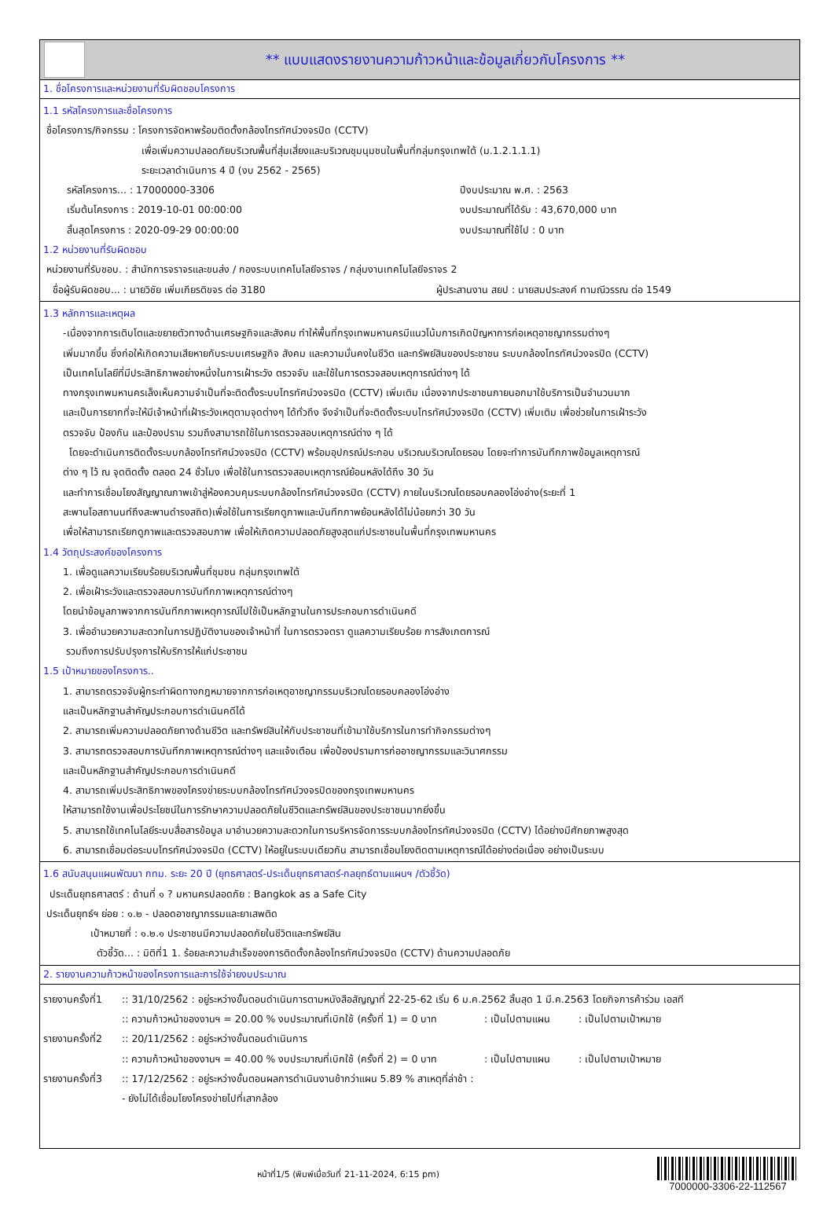** แบบแสดงรายงานความก้าวหน้าและข้อมูลเกี่ยวกับโครงการ **
1. ชื่อโครงการและหน่วยงานที่รับผิดชอบโครงการ
1.1 รหัสโครงการและชื่อโครงการ
ชื่อโครงการ/กิจกรรม : โครงการจัดหาพร้อมติดตั้งกล้องโทรทัศน์วงจรปิด (CCTV)
เพื่อเพิ่มความปลอดภัยบริเวณพื้นที่สุ่มเสี่ยงและบริเวณชุมนุมชนในพื้นที่กลุ่มกรุงเทพใต้ (ม.1.2.1.1.1)
ระยะเวลาดำเนินการ 4 ปี (งบ 2562 - 2565)
รหัสโครงการ... : 17000000-3306 ปีงบประมาณ พ.ศ. : 2563
เริ่มต้นโครงการ : 2019-10-01 00:00:00 งบประมาณที่ได้รับ : 43,670,000 บาท
สิ้นสุดโครงการ : 2020-09-29 00:00:00 งบประมาณที่ใช้ไป : 0 บาท
1.2 หน่วยงานที่รับผิดชอบ
หน่วยงานที่รับชอบ. : สำนักการจราจรและขนส่ง / กองระบบเทคโนโลยีจราจร / กลุ่มงานเทคโนโลยีจราจร 2
ชื่อผู้รับผิดชอบ... : นายวิชัย เพิ่มเกียรติขจร ต่อ 3180 ผู้ประสานงาน สยป : นายสมประสงค์ ทามณีวรรณ ต่อ 1549
1.3 หลักการและเหตุผล
-เนื่องจากการเติบโตและขยายตัวทางด้านเศรษฐกิจและสังคม ทำให้พื้นที่กรุงเทพมหานครมีแนวโน้มการเกิดปัญหาการก่อเหตุอาชญากรรมต่างๆ
เพิ่มมากขึ้น ซึ่งก่อให้เกิดความเสียหายกับระบบเศรษฐกิจ สังคม และความมั่นคงในชีวิต และทรัพย์สินของประชาชน ระบบกล้องโทรทัศน์วงจรปิด (CCTV)
เป็นเทคโนโลยีที่มีประสิทธิภาพอย่างหนึ่งในการเฝ้าระวัง ตรวจจับ และใช้ในการตรวจสอบเหตุการณ์ต่างๆ ได้
ทางกรุงเทพมหานครเล็งเห็นความจำเป็นที่จะติดตั้งระบบโทรทัศน์วงจรปิด (CCTV) เพิ่มเติม เนื่องจากประชาชนภายนอกมาใช้บริการเป็นจำนวนมาก
และเป็นการยากที่จะให้มีเจ้าหน้าที่เฝ้าระวังเหตุตามจุดต่างๆ ได้ทั่วถึง จึงจำเป็นที่จะติดตั้งระบบโทรทัศน์วงจรปิด (CCTV) เพิ่มเติม เพื่อช่วยในการเฝ้าระวัง
ตรวจจับ ป้องกัน และป้องปราม รวมถึงสามารถใช้ในการตรวจสอบเหตุการณ์ต่าง ๆ ได้
โดยจะดำเนินการติดตั้งระบบกล้องโทรทัศน์วงจรปิด (CCTV) พร้อมอุปกรณ์ประกอบ บริเวณบริเวณโดยรอบ โดยจะทำการบันทึกภาพข้อมูลเหตุการณ์
ต่าง ๆ ไว้ ณ จุดติดตั้ง ตลอด 24 ชั่วโมง เพื่อใช้ในการตรวจสอบเหตุการณ์ย้อนหลังได้ถึง 30 วัน
และทำการเชื่อมโยงสัญญาณภาพเข้าสู่ห้องควบคุมระบบกล้องโทรทัศน์วงจรปิด (CCTV) ภายในบริเวณโดยรอบคลองโอ่งอ่าง(ระยะที่ 1
สะพานโอสถานนท์ถึงสะพานดำรงสถิต)เพื่อใช้ในการเรียกดูภาพและบันทึกภาพย้อนหลังได้ไม่น้อยกว่า 30 วัน
เพื่อให้สามารถเรียกดูภาพและตรวจสอบภาพ เพื่อให้เกิดความปลอดภัยสูงสุดแก่ประชาชนในพื้นที่กรุงเทพมหานคร
1.4 วัตถุประสงค์ของโครงการ
1. เพื่อดูแลความเรียบร้อยบริเวณพื้นที่ชุมชน กลุ่มกรุงเทพใต้
2. เพื่อเฝ้าระวังและตรวจสอบการบันทึกภาพเหตุการณ์ต่างๆ
โดยนำข้อมูลภาพจากการบันทึกภาพเหตุการณ์ไปใช้เป็นหลักฐานในการประกอบการดำเนินคดี
3. เพื่ออำนวยความสะดวกในการปฏิบัติงานของเจ้าหน้าที่ ในการตรวจตรา ดูแลความเรียบร้อย การสังเกตการณ์
รวมถึงการปรับปรุงการให้บริการให้แก่ประชาชน
1.5 เป้าหมายของโครงการ..
1. สามารถตรวจจับผู้กระทำผิดทางกฎหมายจากการก่อเหตุอาชญากรรมบริเวณโดยรอบคลองโอ่งอ่าง
และเป็นหลักฐานสำคัญประกอบการดำเนินคดีได้
2. สามารถเพิ่มความปลอดภัยทางด้านชีวิต และทรัพย์สินให้กับประชาชนที่เข้ามาใช้บริการในการทำกิจกรรมต่างๆ
3. สามารถตรวจสอบการบันทึกภาพเหตุการณ์ต่างๆ และแจ้งเตือน เพื่อป้องปรามการก่ออาชญากรรมและวินาศกรรม
และเป็นหลักฐานสำคัญประกอบการดำเนินคดี
4. สามารถเพิ่มประสิทธิภาพของโครงข่ายระบบกล้องโทรทัศน์วงจรปิดของกรุงเทพมหานคร
ให้สามารถใช้งานเพื่อประโยชน์ในการรักษาความปลอดภัยในชีวิตและทรัพย์สินของประชาชนมากยิ่งขึ้น
5. สามารถใช้เทคโนโลยีระบบสื่อสารข้อมูล มาอำนวยความสะดวกในการบริหารจัดการระบบกล้องโทรทัศน์วงจรปิด (CCTV) ได้อย่างมีศักยภาพสูงสุด
6. สามารถเชื่อมต่อระบบโทรทัศน์วงจรปิด (CCTV) ให้อยู่ในระบบเดียวกัน สามารถเชื่อมโยงติดตามเหตุการณ์ได้อย่างต่อเนื่อง อย่างเป็นระบบ
1.6 สนับสนุนแผนพัฒนา กทม. ระยะ 20 ปี (ยุทธศาสตร์-ประเด็นยุทธศาสตร์-กลยุทธ์ตามแผนฯ /ตัวชี้วัด)
ประเด็นยุทธศาสตร์ : ด้านที่ ๑ ? มหานครปลอดภัย : Bangkok as a Safe City
ประเด็นยุทธ์ฯ ย่อย : ๑.๒ - ปลอดอาชญากรรมและยาเสพติด
เป้าหมายที่ : ๑.๒.๑ ประชาชนมีความปลอดภัยในชีวิตและทรัพย์สิน
ตัวชี้วัด... : มิติที่1 1. ร้อยละความสำเร็จของการติดตั้งกล้องโทรทัศน์วงจรปิด (CCTV) ด้านความปลอดภัย
2. รายงานความก้าวหน้าของโครงการและการใช้จ่ายงบประมาณ
รายงานครั้งที่1
:: 31/10/2562 : อยู่ระหว่างขั้นตอนดำเนินการตามหนังสือสัญญาที่ 22-25-62 เริ่ม 6 ม.ค.2562 สิ้นสุด 1 มี.ค.2563 โดยกิจการค้าร่วม เอสที
:: ความก้าวหน้าของงานฯ = 20.00 % งบประมาณที่เบิกใช้ (ครั้งที่ 1) = 0 บาท : เป็นไปตามแผน : เป็นไปตามเป้าหมาย
รายงานครั้งที่2
:: 20/11/2562 : อยู่ระหว่างขั้นตอนดำเนินการ
:: ความก้าวหน้าของงานฯ = 40.00 % งบประมาณที่เบิกใช้ (ครั้งที่ 2) = 0 บาท : เป็นไปตามแผน : เป็นไปตามเป้าหมาย
รายงานครั้งที่3
:: 17/12/2562 : อยู่ระหว่างขั้นตอนผลการดำเนินงานช้ากว่าแผน 5.89 % สาเหตุที่ล่าช้า :
- ยังไม่ได้เชื่อมโยงโครงข่ายไปที่เสากล้อง
หน้าที่1/5 (พิมพ์เมื่อวันที่ 21-11-2024, 6:15 pm)
7000000-3306-22-112567